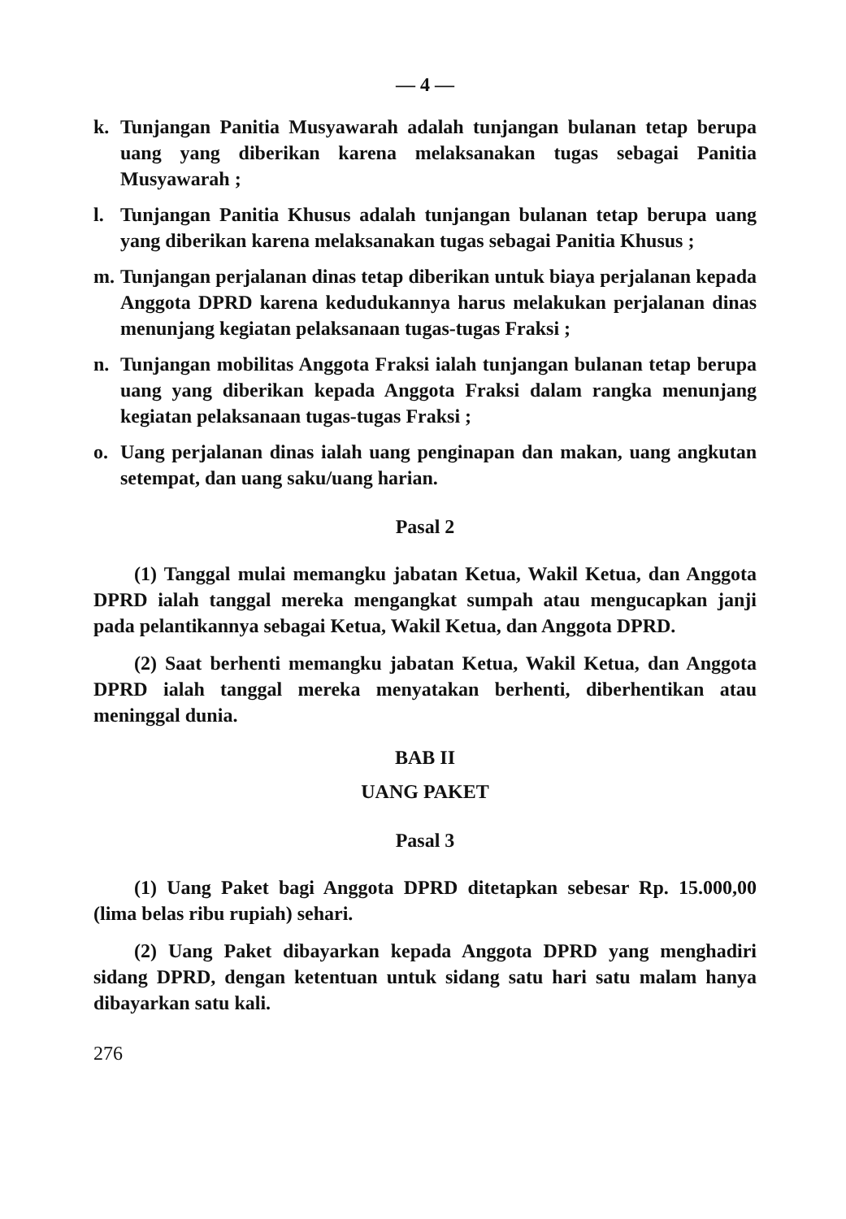— 4 —
k. Tunjangan Panitia Musyawarah adalah tunjangan bulanan tetap berupa uang yang diberikan karena melaksanakan tugas sebagai Panitia Musyawarah ;
l. Tunjangan Panitia Khusus adalah tunjangan bulanan tetap berupa uang yang diberikan karena melaksanakan tugas sebagai Panitia Khusus ;
m. Tunjangan perjalanan dinas tetap diberikan untuk biaya perjalanan kepada Anggota DPRD karena kedudukannya harus melakukan perjalanan dinas menunjang kegiatan pelaksanaan tugas-tugas Fraksi ;
n. Tunjangan mobilitas Anggota Fraksi ialah tunjangan bulanan tetap berupa uang yang diberikan kepada Anggota Fraksi dalam rangka menunjang kegiatan pelaksanaan tugas-tugas Fraksi ;
o. Uang perjalanan dinas ialah uang penginapan dan makan, uang angkutan setempat, dan uang saku/uang harian.
Pasal 2
(1) Tanggal mulai memangku jabatan Ketua, Wakil Ketua, dan Anggota DPRD ialah tanggal mereka mengangkat sumpah atau mengucapkan janji pada pelantikannya sebagai Ketua, Wakil Ketua, dan Anggota DPRD.
(2) Saat berhenti memangku jabatan Ketua, Wakil Ketua, dan Anggota DPRD ialah tanggal mereka menyatakan berhenti, diberhentikan atau meninggal dunia.
BAB II
UANG PAKET
Pasal 3
(1) Uang Paket bagi Anggota DPRD ditetapkan sebesar Rp. 15.000,00 (lima belas ribu rupiah) sehari.
(2) Uang Paket dibayarkan kepada Anggota DPRD yang menghadiri sidang DPRD, dengan ketentuan untuk sidang satu hari satu malam hanya dibayarkan satu kali.
276